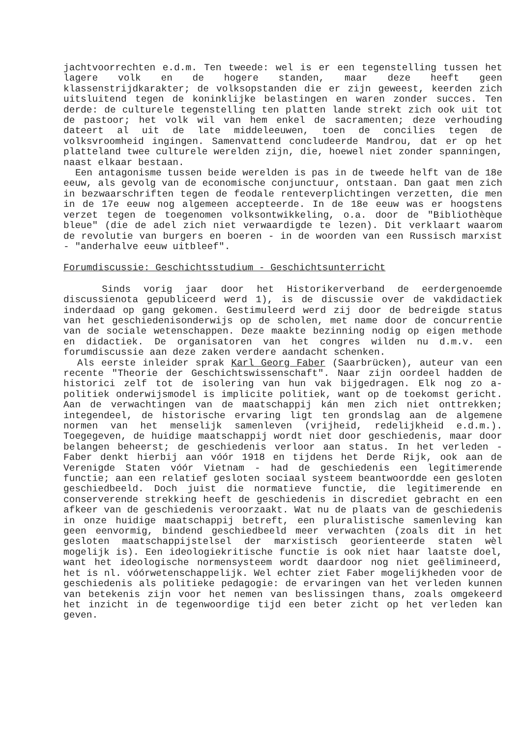jachtvoorrechten e.d.m. Ten tweede: wel is er een tegenstelling tussen het lagere volk en de hogere standen, maar deze heeft geen klassenstrijdkarakter; de volksopstanden die er zijn geweest, keerden zich uitsluitend tegen de koninklijke belastingen en waren zonder succes. Ten derde: de culturele tegenstelling ten platten lande strekt zich ook uit tot de pastoor; het volk wil van hem enkel de sacramenten; deze verhouding dateert al uit de late middeleeuwen, toen de concilies tegen de volksvroomheid ingingen. Samenvattend concludeerde Mandrou, dat er op het platteland twee culturele werelden zijn, die, hoewel niet zonder spanningen, naast elkaar bestaan.
Een antagonisme tussen beide werelden is pas in de tweede helft van de 18e eeuw, als gevolg van de economische conjunctuur, ontstaan. Dan gaat men zich in bezwaarschriften tegen de feodale renteverplichtingen verzetten, die men in de 17e eeuw nog algemeen accepteerde. In de 18e eeuw was er hoogstens verzet tegen de toegenomen volksontwikkeling, o.a. door de "Bibliothèque bleue" (die de adel zich niet verwaardigde te lezen). Dit verklaart waarom de revolutie van burgers en boeren - in de woorden van een Russisch marxist - "anderhalve eeuw uitbleef".
Forumdiscussie: Geschichtsstudium - Geschichtsunterricht
Sinds vorig jaar door het Historikerverband de eerdergenoemde discussienota gepubliceerd werd 1), is de discussie over de vakdidactiek inderdaad op gang gekomen. Gestimuleerd werd zij door de bedreigde status van het geschiedenisonderwijs op de scholen, met name door de concurrentie van de sociale wetenschappen. Deze maakte bezinning nodig op eigen methode en didactiek. De organisatoren van het congres wilden nu d.m.v. een forumdiscussie aan deze zaken verdere aandacht schenken.
Als eerste inleider sprak Karl Georg Faber (Saarbrücken), auteur van een recente "Theorie der Geschichtswissenschaft". Naar zijn oordeel hadden de historici zelf tot de isolering van hun vak bijgedragen. Elk nog zo a-politiek onderwijsmodel is implicite politiek, want op de toekomst gericht. Aan de verwachtingen van de maatschappij kán men zich niet onttrekken; integendeel, de historische ervaring ligt ten grondslag aan de algemene normen van het menselijk samenleven (vrijheid, redelijkheid e.d.m.). Toegegeven, de huidige maatschappij wordt niet door geschiedenis, maar door belangen beheerst; de geschiedenis verloor aan status. In het verleden - Faber denkt hierbij aan vóór 1918 en tijdens het Derde Rijk, ook aan de Verenigde Staten vóór Vietnam - had de geschiedenis een legitimerende functie; aan een relatief gesloten sociaal systeem beantwoordde een gesloten geschiedbeeld. Doch juist die normatieve functie, die legitimerende en conserverende strekking heeft de geschiedenis in discrediet gebracht en een afkeer van de geschiedenis veroorzaakt. Wat nu de plaats van de geschiedenis in onze huidige maatschappij betreft, een pluralistische samenleving kan geen eenvormig, bindend geschiedbeeld meer verwachten (zoals dit in het gesloten maatschappijstelsel der marxistisch georienteerde staten wèl mogelijk is). Een ideologiekritische functie is ook niet haar laatste doel, want het ideologische normensysteem wordt daardoor nog niet geëlimineerd, het is nl. vóórwetenschappelijk. Wel echter ziet Faber mogelijkheden voor de geschiedenis als politieke pedagogie: de ervaringen van het verleden kunnen van betekenis zijn voor het nemen van beslissingen thans, zoals omgekeerd het inzicht in de tegenwoordige tijd een beter zicht op het verleden kan geven.